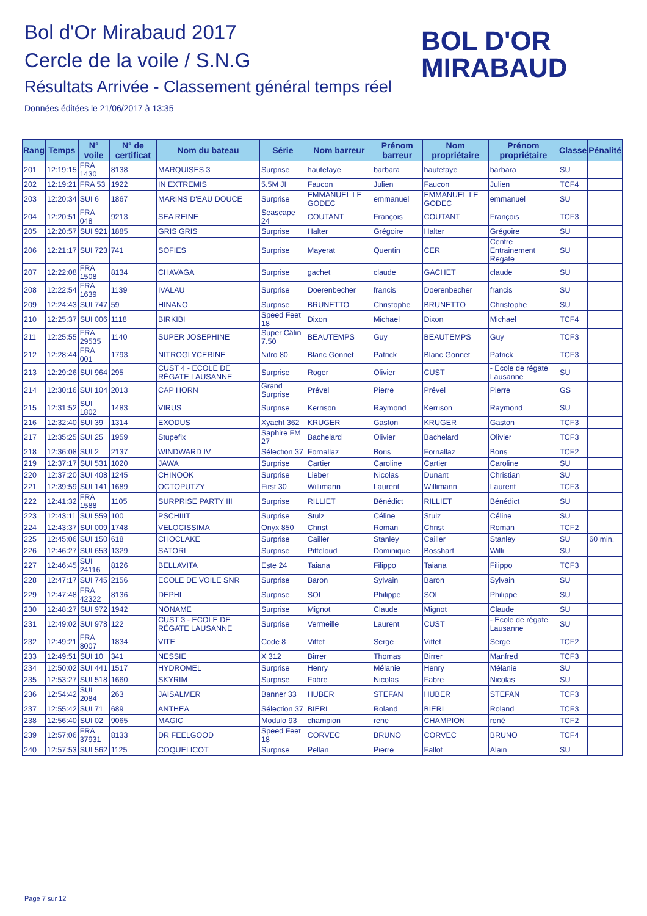Bol d'Or Mirabaud 2017
Cercle de la voile / S.N.G
Résultats Arrivée - Classement général temps réel
Données éditées le 21/06/2017 à 13:35
BOL D'OR
MIRABAUD
| Rang | Temps | N° voile | N° de certificat | Nom du bateau | Série | Nom barreur | Prénom barreur | Nom propriétaire | Prénom propriétaire | Classe | Pénalité |
| --- | --- | --- | --- | --- | --- | --- | --- | --- | --- | --- | --- |
| 201 | 12:19:15 | FRA 1430 | 8138 | MARQUISES 3 | Surprise | hautefaye | barbara | hautefaye | barbara | SU | |
| 202 | 12:19:21 | FRA 53 | 1922 | IN EXTREMIS | 5.5M JI | Faucon | Julien | Faucon | Julien | TCF4 | |
| 203 | 12:20:34 | SUI 6 | 1867 | MARINS D'EAU DOUCE | Surprise | EMMANUEL LE GODEC | emmanuel | EMMANUEL LE GODEC | emmanuel | SU | |
| 204 | 12:20:51 | FRA 048 | 9213 | SEA REINE | Seascape 24 | COUTANT | François | COUTANT | François | TCF3 | |
| 205 | 12:20:57 | SUI 921 | 1885 | GRIS GRIS | Surprise | Halter | Grégoire | Halter | Grégoire | SU | |
| 206 | 12:21:17 | SUI 723 | 741 | SOFIES | Surprise | Mayerat | Quentin | CER | Centre Entrainement Regate | SU | |
| 207 | 12:22:08 | FRA 1508 | 8134 | CHAVAGA | Surprise | gachet | claude | GACHET | claude | SU | |
| 208 | 12:22:54 | FRA 1639 | 1139 | IVALAU | Surprise | Doerenbecher | francis | Doerenbecher | francis | SU | |
| 209 | 12:24:43 | SUI 747 | 59 | HINANO | Surprise | BRUNETTO | Christophe | BRUNETTO | Christophe | SU | |
| 210 | 12:25:37 | SUI 006 | 1118 | BIRKIBI | Speed Feet 18 | Dixon | Michael | Dixon | Michael | TCF4 | |
| 211 | 12:25:55 | FRA 29535 | 1140 | SUPER JOSEPHINE | Super Câlin 7.50 | BEAUTEMPS | Guy | BEAUTEMPS | Guy | TCF3 | |
| 212 | 12:28:44 | FRA 001 | 1793 | NITROGLYCERINE | Nitro 80 | Blanc Gonnet | Patrick | Blanc Gonnet | Patrick | TCF3 | |
| 213 | 12:29:26 | SUI 964 | 295 | CUST 4 - ECOLE DE RÉGATE LAUSANNE | Surprise | Roger | Olivier | CUST | - Ecole de régate Lausanne | SU | |
| 214 | 12:30:16 | SUI 104 | 2013 | CAP HORN | Grand Surprise | Prével | Pierre | Prével | Pierre | GS | |
| 215 | 12:31:52 | SUI 1802 | 1483 | VIRUS | Surprise | Kerrison | Raymond | Kerrison | Raymond | SU | |
| 216 | 12:32:40 | SUI 39 | 1314 | EXODUS | Xyacht 362 | KRUGER | Gaston | KRUGER | Gaston | TCF3 | |
| 217 | 12:35:25 | SUI 25 | 1959 | Stupefix | Saphire FM 27 | Bachelard | Olivier | Bachelard | Olivier | TCF3 | |
| 218 | 12:36:08 | SUI 2 | 2137 | WINDWARD IV | Sélection 37 | Fornallaz | Boris | Fornallaz | Boris | TCF2 | |
| 219 | 12:37:17 | SUI 531 | 1020 | JAWA | Surprise | Cartier | Caroline | Cartier | Caroline | SU | |
| 220 | 12:37:20 | SUI 408 | 1245 | CHINOOK | Surprise | Lieber | Nicolas | Dunant | Christian | SU | |
| 221 | 12:39:59 | SUI 141 | 1689 | OCTOPUTZY | First 30 | Willimann | Laurent | Willimann | Laurent | TCF3 | |
| 222 | 12:41:32 | FRA 1588 | 1105 | SURPRISE PARTY III | Surprise | RILLIET | Bénédict | RILLIET | Bénédict | SU | |
| 223 | 12:43:11 | SUI 559 | 100 | PSCHIIIT | Surprise | Stulz | Céline | Stulz | Céline | SU | |
| 224 | 12:43:37 | SUI 009 | 1748 | VELOCISSIMA | Onyx 850 | Christ | Roman | Christ | Roman | TCF2 | |
| 225 | 12:45:06 | SUI 150 | 618 | CHOCLAKE | Surprise | Cailler | Stanley | Cailler | Stanley | SU | 60 min. |
| 226 | 12:46:27 | SUI 653 | 1329 | SATORI | Surprise | Pitteloud | Dominique | Bosshart | Willi | SU | |
| 227 | 12:46:45 | SUI 24116 | 8126 | BELLAVITA | Este 24 | Taiana | Filippo | Taiana | Filippo | TCF3 | |
| 228 | 12:47:17 | SUI 745 | 2156 | ECOLE DE VOILE SNR | Surprise | Baron | Sylvain | Baron | Sylvain | SU | |
| 229 | 12:47:48 | FRA 42322 | 8136 | DEPHI | Surprise | SOL | Philippe | SOL | Philippe | SU | |
| 230 | 12:48:27 | SUI 972 | 1942 | NONAME | Surprise | Mignot | Claude | Mignot | Claude | SU | |
| 231 | 12:49:02 | SUI 978 | 122 | CUST 3 - ECOLE DE RÉGATE LAUSANNE | Surprise | Vermeille | Laurent | CUST | - Ecole de régate Lausanne | SU | |
| 232 | 12:49:21 | FRA 8007 | 1834 | VITE | Code 8 | Vittet | Serge | Vittet | Serge | TCF2 | |
| 233 | 12:49:51 | SUI 10 | 341 | NESSIE | X 312 | Birrer | Thomas | Birrer | Manfred | TCF3 | |
| 234 | 12:50:02 | SUI 441 | 1517 | HYDROMEL | Surprise | Henry | Mélanie | Henry | Mélanie | SU | |
| 235 | 12:53:27 | SUI 518 | 1660 | SKYRIM | Surprise | Fabre | Nicolas | Fabre | Nicolas | SU | |
| 236 | 12:54:42 | SUI 2084 | 263 | JAISALMER | Banner 33 | HUBER | STEFAN | HUBER | STEFAN | TCF3 | |
| 237 | 12:55:42 | SUI 71 | 689 | ANTHEA | Sélection 37 | BIERI | Roland | BIERI | Roland | TCF3 | |
| 238 | 12:56:40 | SUI 02 | 9065 | MAGIC | Modulo 93 | champion | rene | CHAMPION | rené | TCF2 | |
| 239 | 12:57:06 | FRA 37931 | 8133 | DR FEELGOOD | Speed Feet 18 | CORVEC | BRUNO | CORVEC | BRUNO | TCF4 | |
| 240 | 12:57:53 | SUI 562 | 1125 | COQUELICOT | Surprise | Pellan | Pierre | Fallot | Alain | SU | |
Page 7 sur 12